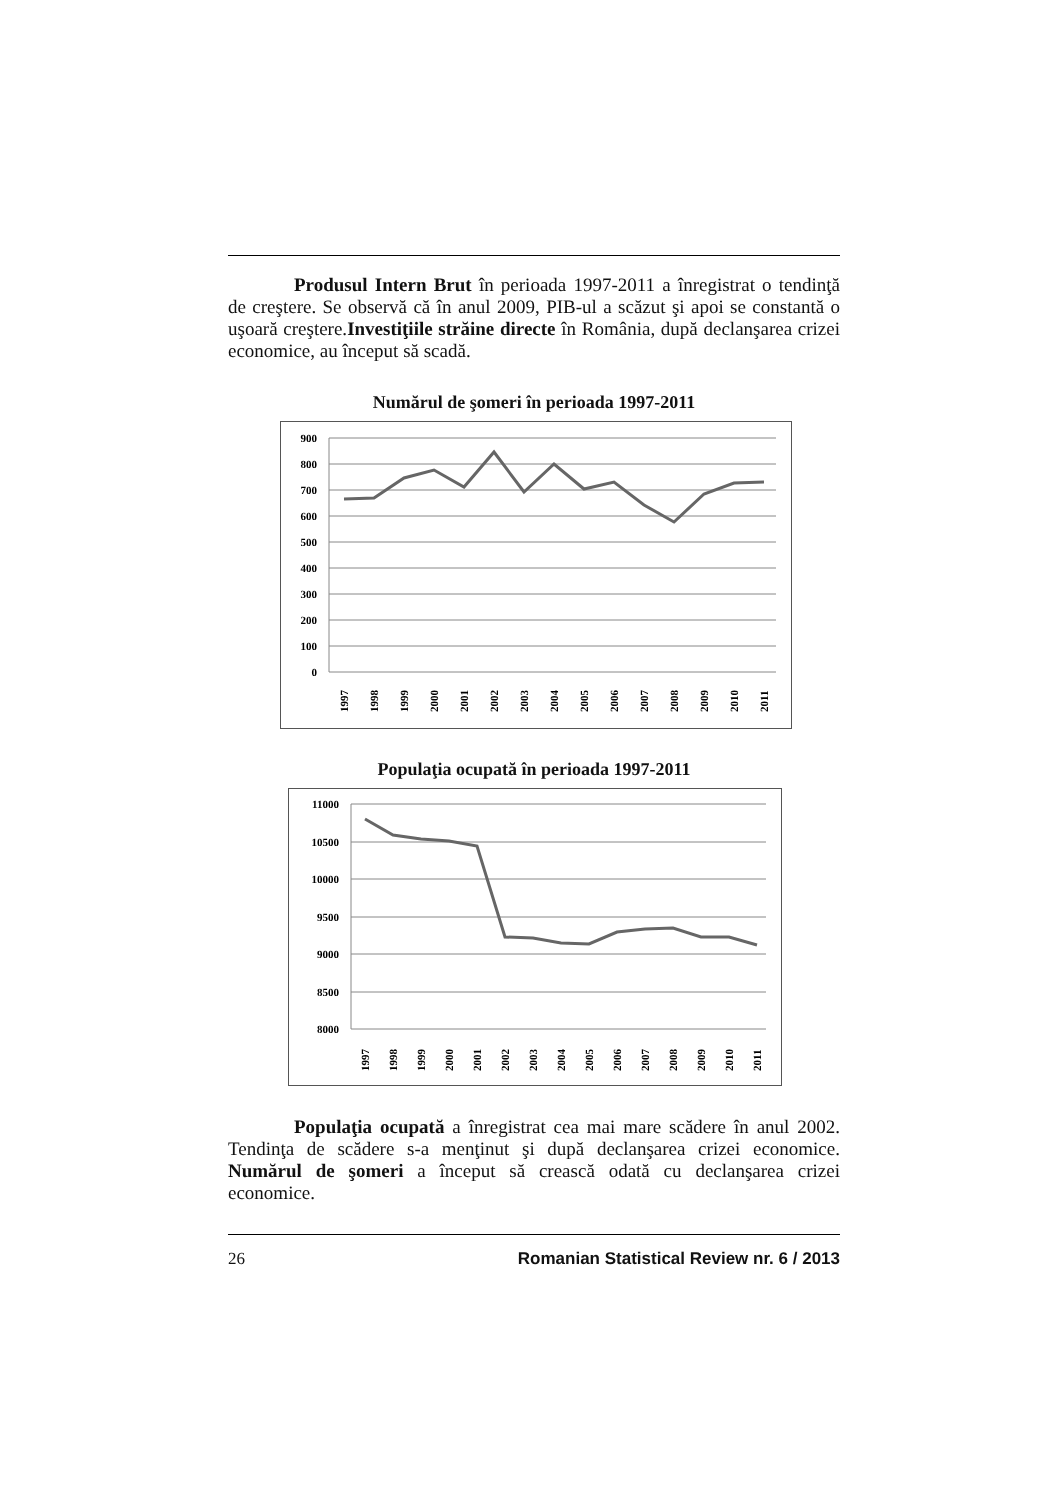Produsul Intern Brut în perioada 1997-2011 a înregistrat o tendinţă de creştere. Se observă că în anul 2009, PIB-ul a scăzut şi apoi se constantă o uşoară creştere.Investiţiile străine directe în România, după declanşarea crizei economice, au început să scadă.
Numărul de şomeri în perioada 1997-2011
900
800
700
600
500
400
300
200
100
0
1997
1998
1999
2000
2001
2002
2003
2004
2005
2006
2007
2008
2009
2010
2011
Populaţia ocupată în perioada 1997-2011
11000
10500
10000
9500
9000
8500
8000
1997
1998
1999
2000
2001
2002
2003
2004
2005
2006
2007
2008
2009
2010
2011
Populaţia ocupată a înregistrat cea mai mare scădere în anul 2002. Tendinţa de scădere s-a menţinut şi după declanşarea crizei economice. Numărul de şomeri a început să crească odată cu declanşarea crizei economice.
26 Romanian Statistical Review nr. 6 / 2013